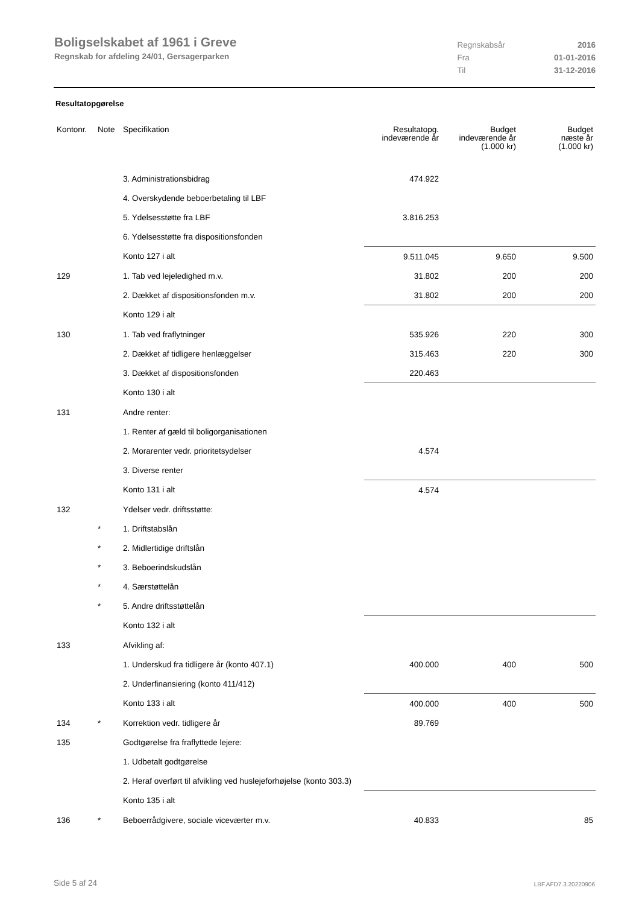Boligselskabet af 1961 i Greve
Regnskab for afdeling 24/01, Gersagerparken
| Regnskabsår | 2016 |
| Fra | 01-01-2016 |
| Til | 31-12-2016 |
Resultatopgørelse
| Kontonr. | Note | Specifikation | Resultatopg. indeværende år | Budget indeværende år (1.000 kr) | Budget næste år (1.000 kr) |
| --- | --- | --- | --- | --- | --- |
| | | 3. Administrationsbidrag | 474.922 | | |
| | | 4. Overskydende beboerbetaling til LBF | | | |
| | | 5. Ydelsesstøtte fra LBF | 3.816.253 | | |
| | | 6. Ydelsesstøtte fra dispositionsfonden | | | |
| | | Konto 127 i alt | 9.511.045 | 9.650 | 9.500 |
| 129 | | 1. Tab ved lejeledighed m.v. | 31.802 | 200 | 200 |
| | | 2. Dækket af dispositionsfonden m.v. | 31.802 | 200 | 200 |
| | | Konto 129 i alt | | | |
| 130 | | 1. Tab ved fraflytninger | 535.926 | 220 | 300 |
| | | 2. Dækket af tidligere henlæggelser | 315.463 | 220 | 300 |
| | | 3. Dækket af dispositionsfonden | 220.463 | | |
| | | Konto 130 i alt | | | |
| 131 | | Andre renter: | | | |
| | | 1. Renter af gæld til boligorganisationen | | | |
| | | 2. Morarenter vedr. prioritetsydelser | 4.574 | | |
| | | 3. Diverse renter | | | |
| | | Konto 131 i alt | 4.574 | | |
| 132 | | Ydelser vedr. driftsstøtte: | | | |
| | * | 1. Driftstabslån | | | |
| | * | 2. Midlertidige driftslån | | | |
| | * | 3. Beboerindskudslån | | | |
| | * | 4. Særstøttelån | | | |
| | * | 5. Andre driftsstøttelån | | | |
| | | Konto 132 i alt | | | |
| 133 | | Afvikling af: | | | |
| | | 1. Underskud fra tidligere år (konto 407.1) | 400.000 | 400 | 500 |
| | | 2. Underfinansiering (konto 411/412) | | | |
| | | Konto 133 i alt | 400.000 | 400 | 500 |
| 134 | * | Korrektion vedr. tidligere år | 89.769 | | |
| 135 | | Godtgørelse fra fraflyttede lejere: | | | |
| | | 1. Udbetalt godtgørelse | | | |
| | | 2. Heraf overført til afvikling ved huslejeforhøjelse (konto 303.3) | | | |
| | | Konto 135 i alt | | | |
| 136 | * | Beboerrådgivere, sociale viceværter m.v. | 40.833 | | 85 |
Side 5 af 24 LBF.AFD7.3.20220906